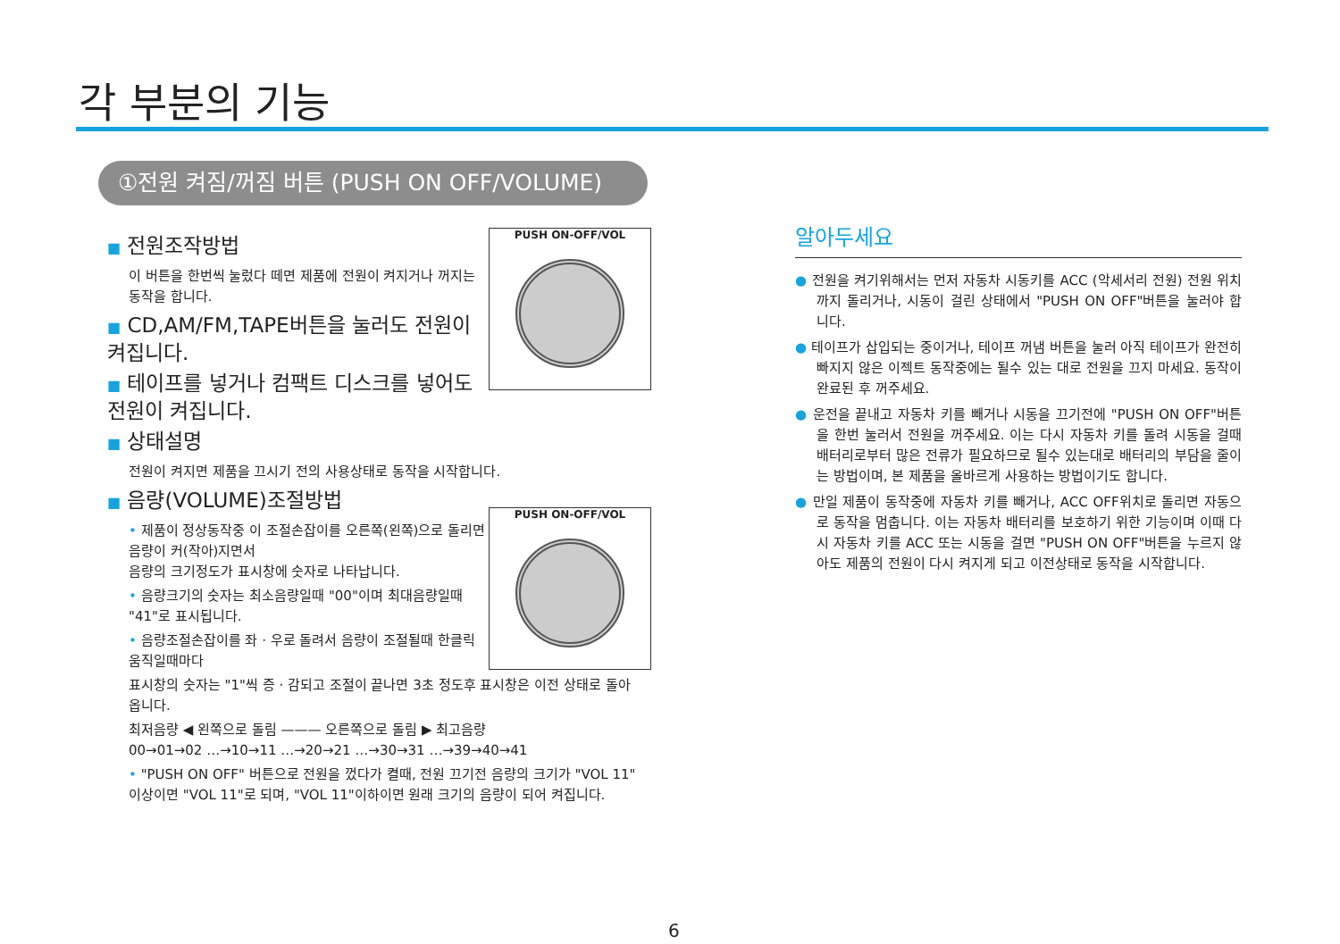각 부분의 기능
①전원 켜짐/꺼짐 버튼 (PUSH ON OFF/VOLUME)
PUSH ON-OFF/VOL
PUSH ON-OFF/VOL
■ 전원조작방법
이 버튼을 한번씩 눌렀다 떼면 제품에 전원이 켜지거나 꺼지는 동작을 합니다.
■ CD,AM/FM,TAPE버튼을 눌러도 전원이 켜집니다.
■ 테이프를 넣거나 컴팩트 디스크를 넣어도 전원이 켜집니다.
■ 상태설명
전원이 켜지면 제품을 끄시기 전의 사용상태로 동작을 시작합니다.
■ 음량(VOLUME)조절방법
• 제품이 정상동작중 이 조절손잡이를 오른쪽(왼쪽)으로 돌리면 음량이 커(작아)지면서
음량의 크기정도가 표시창에 숫자로 나타납니다.
• 음량크기의 숫자는 최소음량일때 "00"이며 최대음량일때 "41"로 표시됩니다.
• 음량조절손잡이를 좌 · 우로 돌려서 음량이 조절될때 한클릭 움직일때마다
표시창의 숫자는 "1"씩 증 · 감되고 조절이 끝나면 3초 정도후 표시창은 이전 상태로 돌아옵니다.
최저음량 ◀ 왼쪽으로 돌림 ——— 오른쪽으로 돌림 ▶ 최고음량
00→01→02 …→10→11 …→20→21 …→30→31 …→39→40→41
• "PUSH ON OFF" 버튼으로 전원을 껐다가 켤때, 전원 끄기전 음량의 크기가 "VOL 11" 이상이면 "VOL 11"로 되며, "VOL 11"이하이면 원래 크기의 음량이 되어 켜집니다.
알아두세요
● 전원을 켜기위해서는 먼저 자동차 시동키를 ACC (악세서리 전원) 전원 위치까지 돌리거나, 시동이 걸린 상태에서 "PUSH ON OFF"버튼을 눌러야 합니다.
● 테이프가 삽입되는 중이거나, 테이프 꺼냄 버튼을 눌러 아직 테이프가 완전히 빠지지 않은 이젝트 동작중에는 될수 있는 대로 전원을 끄지 마세요. 동작이 완료된 후 꺼주세요.
● 운전을 끝내고 자동차 키를 빼거나 시동을 끄기전에 "PUSH ON OFF"버튼을 한번 눌러서 전원을 꺼주세요. 이는 다시 자동차 키를 돌려 시동을 걸때 배터리로부터 많은 전류가 필요하므로 될수 있는대로 배터리의 부담을 줄이는 방법이며, 본 제품을 올바르게 사용하는 방법이기도 합니다.
● 만일 제품이 동작중에 자동차 키를 빼거나, ACC OFF위치로 돌리면 자동으로 동작을 멈춥니다. 이는 자동차 배터리를 보호하기 위한 기능이며 이때 다시 자동차 키를 ACC 또는 시동을 걸면 "PUSH ON OFF"버튼을 누르지 않아도 제품의 전원이 다시 켜지게 되고 이전상태로 동작을 시작합니다.
6